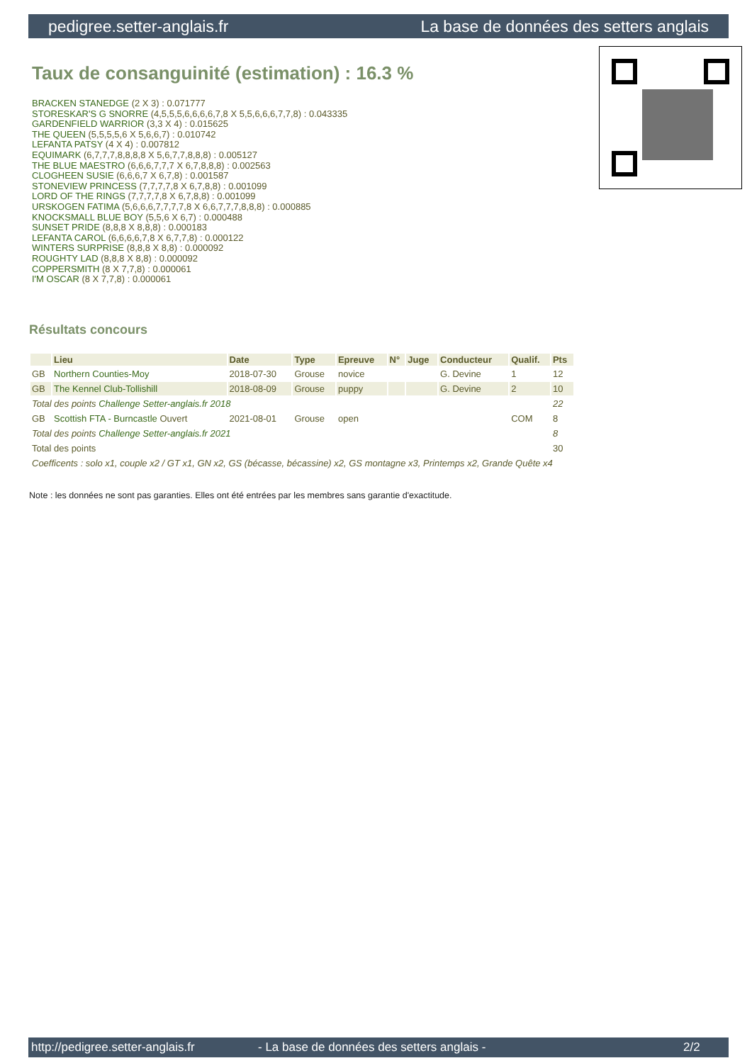pedigree.setter-anglais.fr La base de données des setters anglais
Taux de consanguinité (estimation) : 16.3 %
BRACKEN STANEDGE (2 X 3) : 0.071777
STORESKAR'S G SNORRE (4,5,5,5,6,6,6,6,7,8 X 5,5,6,6,6,7,7,8) : 0.043335
GARDENFIELD WARRIOR (3,3 X 4) : 0.015625
THE QUEEN (5,5,5,5,6 X 5,6,6,7) : 0.010742
LEFANTA PATSY (4 X 4) : 0.007812
EQUIMARK (6,7,7,7,8,8,8,8 X 5,6,7,7,8,8,8) : 0.005127
THE BLUE MAESTRO (6,6,6,7,7,7 X 6,7,8,8,8) : 0.002563
CLOGHEEN SUSIE (6,6,6,7 X 6,7,8) : 0.001587
STONEVIEW PRINCESS (7,7,7,7,8 X 6,7,8,8) : 0.001099
LORD OF THE RINGS (7,7,7,7,8 X 6,7,8,8) : 0.001099
URSKOGEN FATIMA (5,6,6,6,7,7,7,7,8 X 6,6,7,7,7,8,8,8) : 0.000885
KNOCKSMALL BLUE BOY (5,5,6 X 6,7) : 0.000488
SUNSET PRIDE (8,8,8 X 8,8,8) : 0.000183
LEFANTA CAROL (6,6,6,6,7,8 X 6,7,7,8) : 0.000122
WINTERS SURPRISE (8,8,8 X 8,8) : 0.000092
ROUGHTY LAD (8,8,8 X 8,8) : 0.000092
COPPERSMITH (8 X 7,7,8) : 0.000061
I'M OSCAR (8 X 7,7,8) : 0.000061
Résultats concours
| | Lieu | Date | Type | Epreuve | N° | Juge | Conducteur | Qualif. | Pts |
| --- | --- | --- | --- | --- | --- | --- | --- | --- | --- |
| GB | Northern Counties-Moy | 2018-07-30 | Grouse | novice | | | G. Devine | 1 | 12 |
| GB | The Kennel Club-Tollishill | 2018-08-09 | Grouse | puppy | | | G. Devine | 2 | 10 |
| Total des points Challenge Setter-anglais.fr 2018 | | | | | | | | | 22 |
| GB | Scottish FTA - Burncastle Ouvert | 2021-08-01 | Grouse | open | | | | COM | 8 |
| Total des points Challenge Setter-anglais.fr 2021 | | | | | | | | | 8 |
| Total des points | | | | | | | | | 30 |
| Coefficents : solo x1, couple x2 / GT x1, GN x2, GS (bécasse, bécassine) x2, GS montagne x3, Printemps x2, Grande Quête x4 | | | | | | | | | |
Note : les données ne sont pas garanties. Elles ont été entrées par les membres sans garantie d'exactitude.
http://pedigree.setter-anglais.fr - La base de données des setters anglais - 2/2